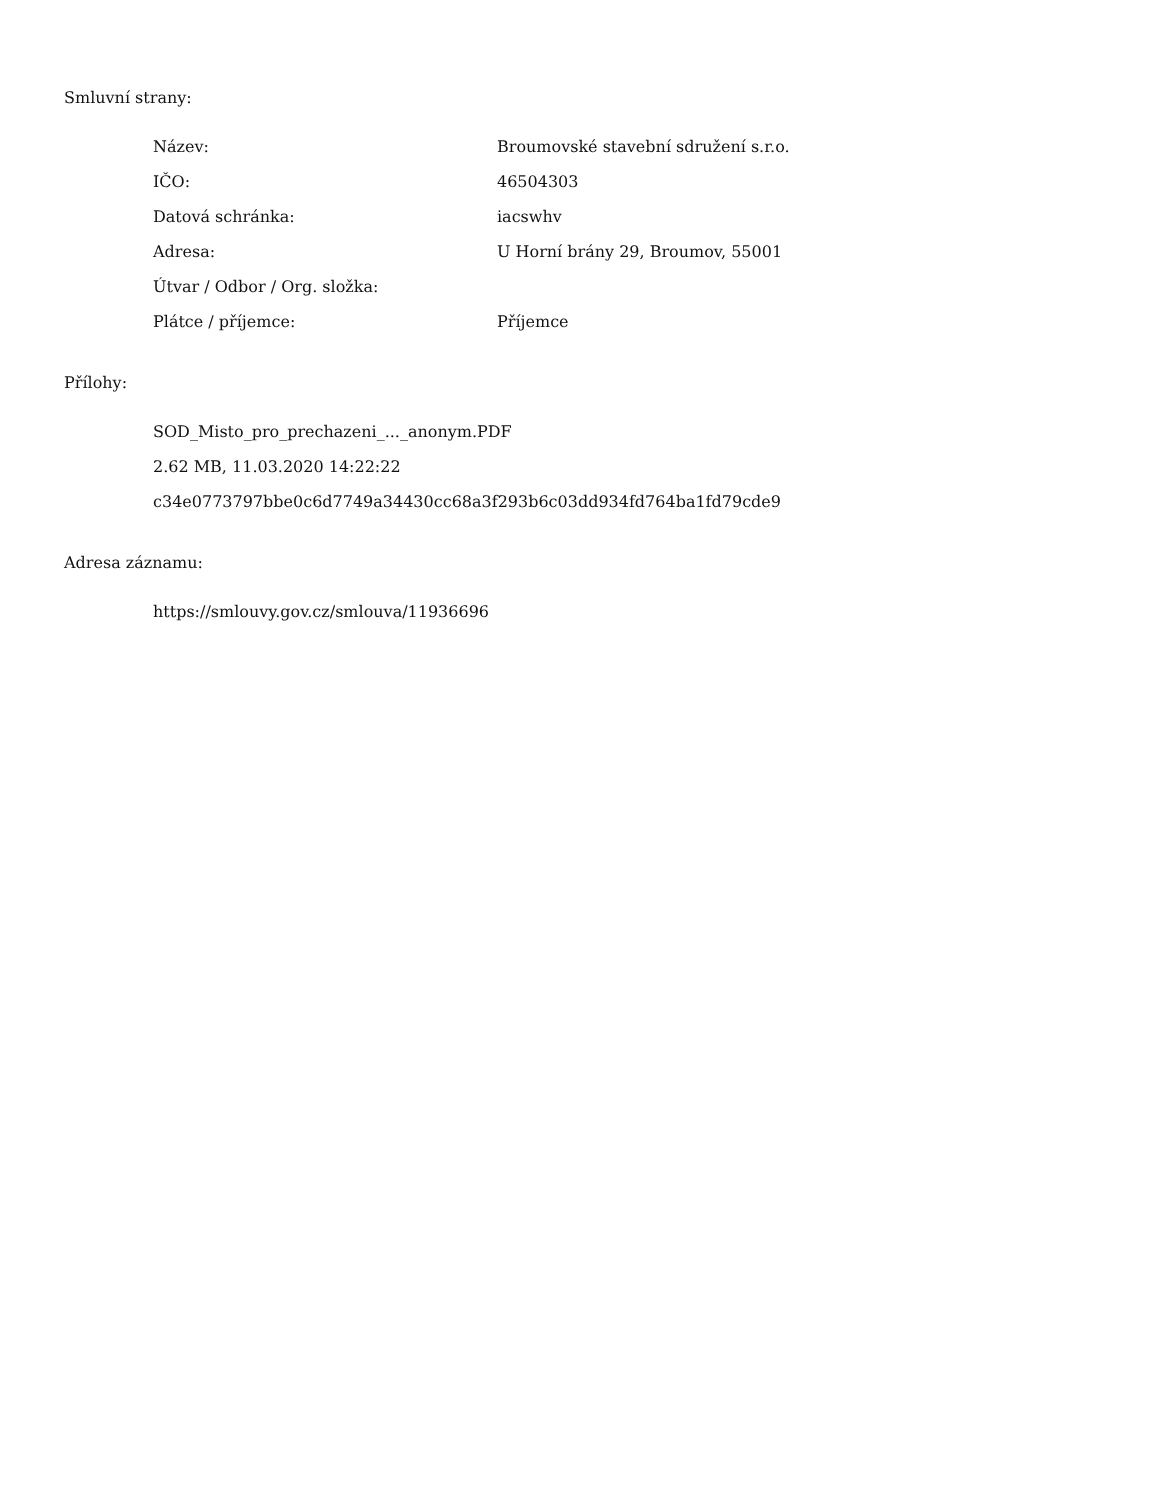Smluvní strany:
| Název: | Broumovské stavební sdružení s.r.o. |
| IČO: | 46504303 |
| Datová schránka: | iacswhv |
| Adresa: | U Horní brány 29, Broumov, 55001 |
| Útvar / Odbor / Org. složka: | |
| Plátce / příjemce: | Příjemce |
Přílohy:
SOD_Misto_pro_prechazeni_..._anonym.PDF
2.62 MB, 11.03.2020 14:22:22
c34e0773797bbe0c6d7749a34430cc68a3f293b6c03dd934fd764ba1fd79cde9
Adresa záznamu:
https://smlouvy.gov.cz/smlouva/11936696